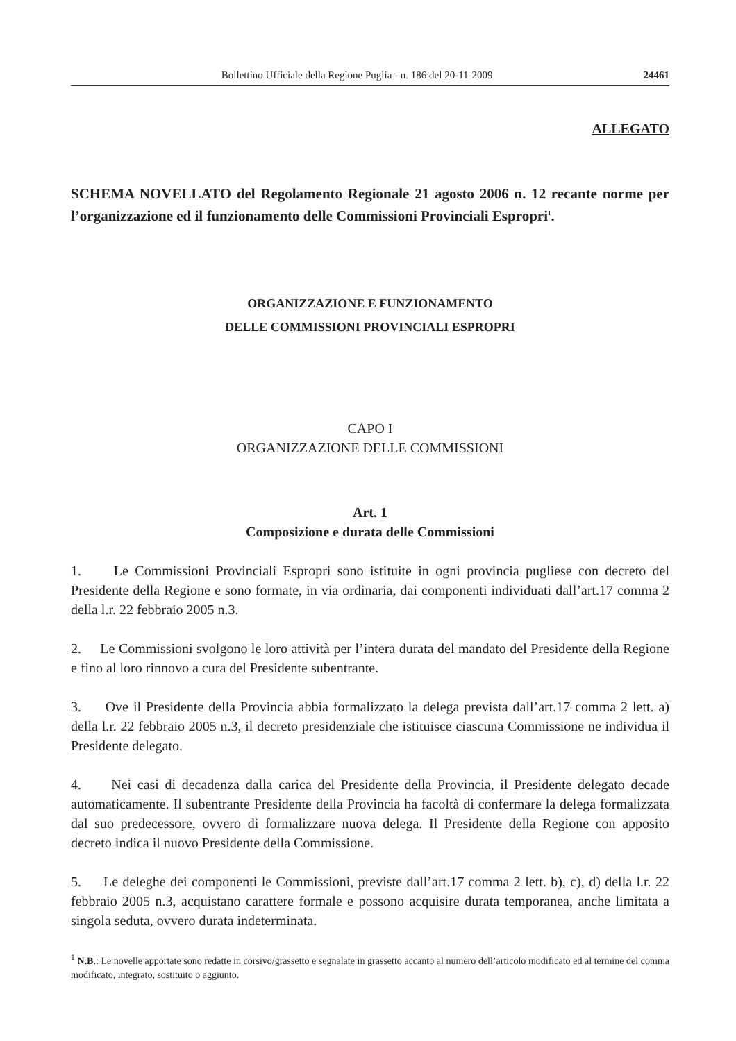Bollettino Ufficiale della Regione Puglia - n. 186 del 20-11-2009 24461
ALLEGATO
SCHEMA NOVELLATO del Regolamento Regionale 21 agosto 2006 n. 12 recante norme per l’organizzazione ed il funzionamento delle Commissioni Provinciali Espropri<sup>1</sup>.
ORGANIZZAZIONE E FUNZIONAMENTO
DELLE COMMISSIONI PROVINCIALI ESPROPRI
CAPO I
ORGANIZZAZIONE DELLE COMMISSIONI
Art. 1
Composizione e durata delle Commissioni
1. Le Commissioni Provinciali Espropri sono istituite in ogni provincia pugliese con decreto del Presidente della Regione e sono formate, in via ordinaria, dai componenti individuati dall’art.17 comma 2 della l.r. 22 febbraio 2005 n.3.
2. Le Commissioni svolgono le loro attività per l’intera durata del mandato del Presidente della Regione e fino al loro rinnovo a cura del Presidente subentrante.
3. Ove il Presidente della Provincia abbia formalizzato la delega prevista dall’art.17 comma 2 lett. a) della l.r. 22 febbraio 2005 n.3, il decreto presidenziale che istituisce ciascuna Commissione ne individua il Presidente delegato.
4. Nei casi di decadenza dalla carica del Presidente della Provincia, il Presidente delegato decade automaticamente. Il subentrante Presidente della Provincia ha facoltà di confermare la delega formalizzata dal suo predecessore, ovvero di formalizzare nuova delega. Il Presidente della Regione con apposito decreto indica il nuovo Presidente della Commissione.
5. Le deleghe dei componenti le Commissioni, previste dall’art.17 comma 2 lett. b), c), d) della l.r. 22 febbraio 2005 n.3, acquistano carattere formale e possono acquisire durata temporanea, anche limitata a singola seduta, ovvero durata indeterminata.
<sup>1</sup> N.B.: Le novelle apportate sono redatte in corsivo/grassetto e segnalate in grassetto accanto al numero dell’articolo modificato ed al termine del comma modificato, integrato, sostituito o aggiunto.